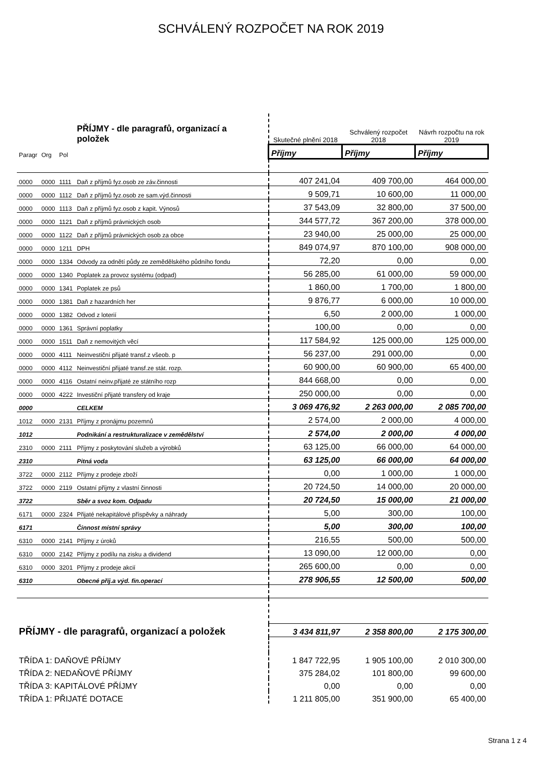SCHVÁLENÝ ROZPOČET NA ROK 2019
| | | | PŘÍJMY - dle paragrafů, organizací a položek | | Skutečné plnění 2018 | Schválený rozpočet 2018 | Návrh rozpočtu na rok 2019 |
| Paragr | Org | Pol | | | Příjmy | Příjmy | Příjmy |
| 0000 | 0000 | 1111 | Daň z příjmů fyz.osob ze záv.činnosti | | 407 241,04 | 409 700,00 | 464 000,00 |
| 0000 | 0000 | 1112 | Daň z příjmů fyz.osob ze sam.výd.činnosti | | 9 509,71 | 10 600,00 | 11 000,00 |
| 0000 | 0000 | 1113 | Daň z příjmů fyz.osob z kapit. Výnosů | | 37 543,09 | 32 800,00 | 37 500,00 |
| 0000 | 0000 | 1121 | Daň z příjmů právnických osob | | 344 577,72 | 367 200,00 | 378 000,00 |
| 0000 | 0000 | 1122 | Daň z příjmů právnických osob za obce | | 23 940,00 | 25 000,00 | 25 000,00 |
| 0000 | 0000 | 1211 | DPH | | 849 074,97 | 870 100,00 | 908 000,00 |
| 0000 | 0000 | 1334 | Odvody za odnětí půdy ze zemědělského půdního fondu | | 72,20 | 0,00 | 0,00 |
| 0000 | 0000 | 1340 | Poplatek za provoz systému (odpad) | | 56 285,00 | 61 000,00 | 59 000,00 |
| 0000 | 0000 | 1341 | Poplatek ze psů | | 1 860,00 | 1 700,00 | 1 800,00 |
| 0000 | 0000 | 1381 | Daň z hazardních her | | 9 876,77 | 6 000,00 | 10 000,00 |
| 0000 | 0000 | 1382 | Odvod z loterií | | 6,50 | 2 000,00 | 1 000,00 |
| 0000 | 0000 | 1361 | Správní poplatky | | 100,00 | 0,00 | 0,00 |
| 0000 | 0000 | 1511 | Daň z nemovitých věcí | | 117 584,92 | 125 000,00 | 125 000,00 |
| 0000 | 0000 | 4111 | Neinvestiční přijaté transf.z všeob. p | | 56 237,00 | 291 000,00 | 0,00 |
| 0000 | 0000 | 4112 | Neinvestiční přijaté transf.ze stát. rozp. | | 60 900,00 | 60 900,00 | 65 400,00 |
| 0000 | 0000 | 4116 | Ostatní neinv.přijaté ze státního rozp | | 844 668,00 | 0,00 | 0,00 |
| 0000 | 0000 | 4222 | Investiční přijaté transfery od kraje | | 250 000,00 | 0,00 | 0,00 |
| 0000 | | | CELKEM | | 3 069 476,92 | 2 263 000,00 | 2 085 700,00 |
| 1012 | 0000 | 2131 | Příjmy z pronájmu pozemnů | | 2 574,00 | 2 000,00 | 4 000,00 |
| 1012 | | | Podnikání a restrukturalizace v zemědělství | | 2 574,00 | 2 000,00 | 4 000,00 |
| 2310 | 0000 | 2111 | Příjmy z poskytování služeb a výrobků | | 63 125,00 | 66 000,00 | 64 000,00 |
| 2310 | | | Pitná voda | | 63 125,00 | 66 000,00 | 64 000,00 |
| 3722 | 0000 | 2112 | Příjmy z prodeje zboží | | 0,00 | 1 000,00 | 1 000,00 |
| 3722 | 0000 | 2119 | Ostatní příjmy z vlastní činnosti | | 20 724,50 | 14 000,00 | 20 000,00 |
| 3722 | | | Sběr a svoz kom. Odpadu | | 20 724,50 | 15 000,00 | 21 000,00 |
| 6171 | 0000 | 2324 | Přijaté nekapitálové příspěvky a náhrady | | 5,00 | 300,00 | 100,00 |
| 6171 | | | Činnost místní správy | | 5,00 | 300,00 | 100,00 |
| 6310 | 0000 | 2141 | Příjmy z úroků | | 216,55 | 500,00 | 500,00 |
| 6310 | 0000 | 2142 | Příjmy z podílu na zisku a dividend | | 13 090,00 | 12 000,00 | 0,00 |
| 6310 | 0000 | 3201 | Příjmy z prodeje akcií | | 265 600,00 | 0,00 | 0,00 |
| 6310 | | | Obecné příj.a výd. fin.operací | | 278 906,55 | 12 500,00 | 500,00 |
| PŘÍJMY - dle paragrafů, organizací a položek | | | | | 3 434 811,97 | 2 358 800,00 | 2 175 300,00 |
| TŘÍDA 1: DAŇOVÉ PŘÍJMY | | | | | 1 847 722,95 | 1 905 100,00 | 2 010 300,00 |
| TŘÍDA 2: NEDAŇOVÉ PŘÍJMY | | | | | 375 284,02 | 101 800,00 | 99 600,00 |
| TŘÍDA 3: KAPITÁLOVÉ PŘÍJMY | | | | | 0,00 | 0,00 | 0,00 |
| TŘÍDA 1: PŘIJATÉ DOTACE | | | | | 1 211 805,00 | 351 900,00 | 65 400,00 |
Strana 1 z 4